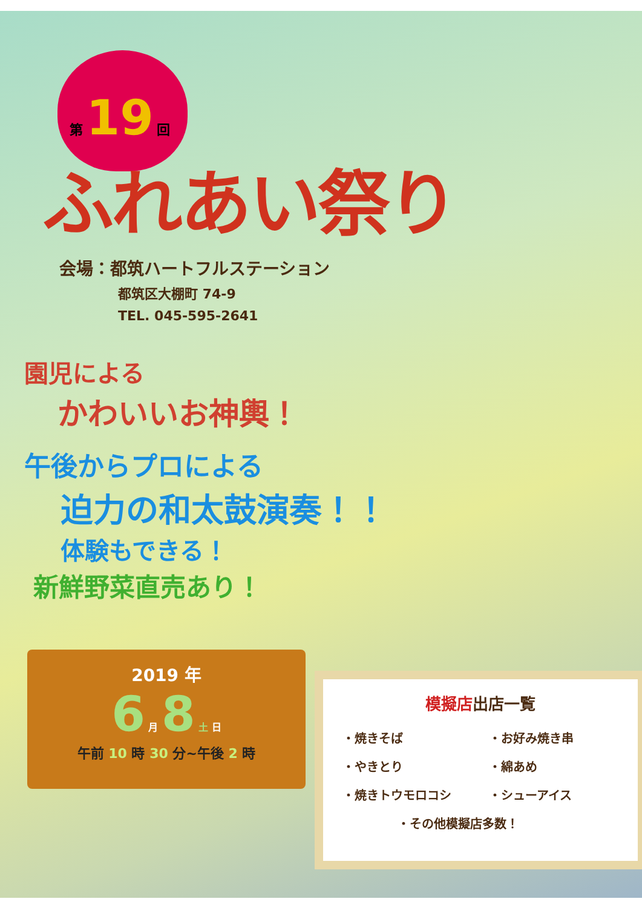第 19 回
ふれあい祭り
会場：都筑ハートフルステーション
都筑区大棚町 74-9
TEL. 045-595-2641
園児による
かわいいお神輿！
午後からプロによる
迫力の和太鼓演奏！！
体験もできる！
新鮮野菜直売あり！
2019 年
6 月 8 土 日
午前 10 時 30 分~午後 2 時
模擬店出店一覧
| ・焼きそば | ・お好み焼き串 |
| ・やきとり | ・綿あめ |
| ・焼きトウモロコシ | ・シューアイス |
| ・その他模擬店多数！ | |